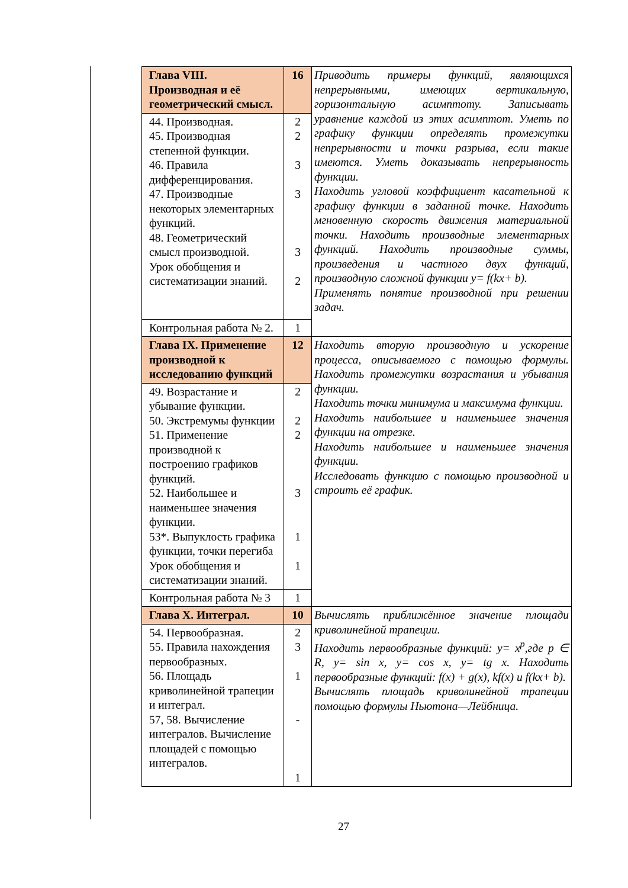| Глава VIII. Производная и её геометрический смысл. | 16 | Приводить примеры функций, являющихся непрерывными, имеющих вертикальную, горизонтальную асимптоту. Записывать уравнение каждой из этих асимптот. Уметь по графику функции определять промежутки непрерывности и точки разрыва, если такие имеются. Уметь доказывать непрерывность функции. Находить угловой коэффициент касательной к графику функции в заданной точке. Находить мгновенную скорость движения материальной точки. Находить производные элементарных функций. Находить производные суммы, произведения и частного двух функций, производную сложной функции y= f(kx+ b). Применять понятие производной при решении задач. |
| 44. Производная. 45. Производная степенной функции. 46. Правила дифференцирования. 47. Производные некоторых элементарных функций. 48. Геометрический смысл производной. Урок обобщения и систематизации знаний. | 2 2 3 3 3 2 | |
| Контрольная работа № 2. | 1 | |
| Глава IX. Применение производной к исследованию функций | 12 | Находить вторую производную и ускорение процесса, описываемого с помощью формулы. Находить промежутки возрастания и убывания функции. Находить точки минимума и максимума функции. Находить наибольшее и наименьшее значения функции на отрезке. Находить наибольшее и наименьшее значения функции. Исследовать функцию с помощью производной и строить её график. |
| 49. Возрастание и убывание функции. 50. Экстремумы функции 51. Применение производной к построению графиков функций. 52. Наибольшее и наименьшее значения функции. 53*. Выпуклость графика функции, точки перегиба Урок обобщения и систематизации знаний. | 2 2 2 3 1 1 | |
| Контрольная работа № 3 | 1 | |
| Глава X. Интеграл. | 10 | Вычислять приближённое значение площади криволинейной трапеции. Находить первообразные функций: y= x<sup>p</sup>,где p ∈ R, y= sin x, y= cos x, y= tg x. Находить первообразные функций: f(x) + g(x), kf(x) и f(kx+ b). Вычислять площадь криволинейной трапеции помощью формулы Ньютона—Лейбница. |
| 54. Первообразная. 55. Правила нахождения первообразных. 56. Площадь криволинейной трапеции и интеграл. 57, 58. Вычисление интегралов. Вычисление площадей с помощью интегралов. | 2 3 1 - 1 | |
27